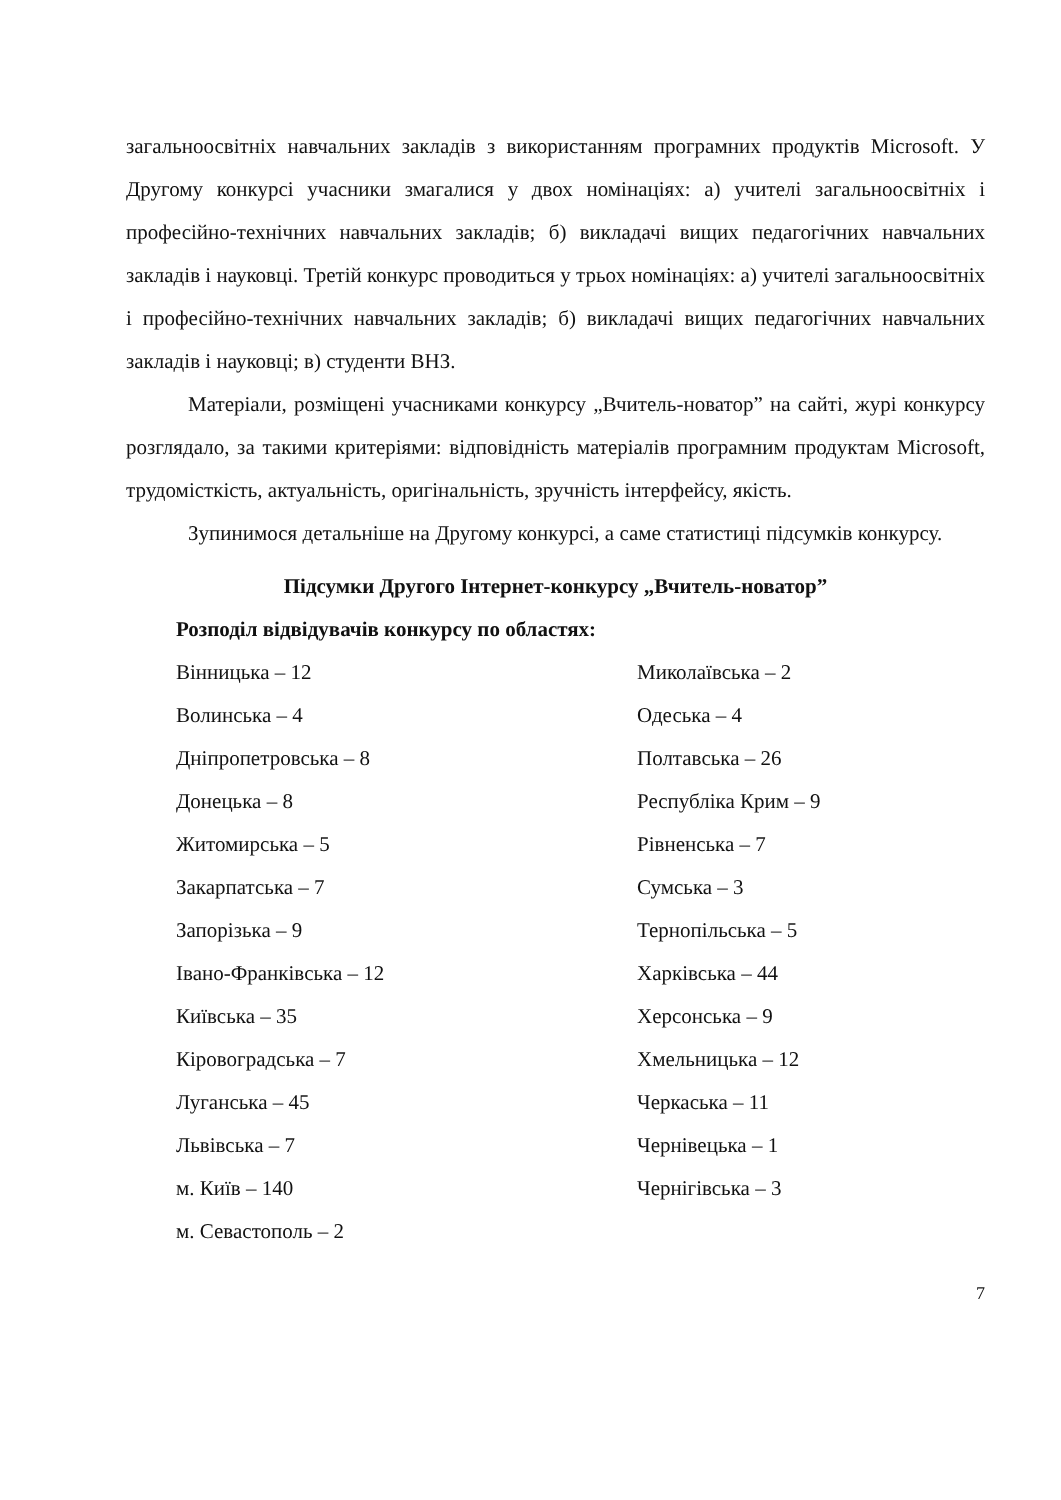загальноосвітніх навчальних закладів з використанням програмних продуктів Microsoft. У Другому конкурсі учасники змагалися у двох номінаціях: а) учителі загальноосвітніх і професійно-технічних навчальних закладів; б) викладачі вищих педагогічних навчальних закладів і науковці. Третій конкурс проводиться у трьох номінаціях: а) учителі загальноосвітніх і професійно-технічних навчальних закладів; б) викладачі вищих педагогічних навчальних закладів і науковці; в) студенти ВНЗ.
Матеріали, розміщені учасниками конкурсу „Вчитель-новатор” на сайті, журі конкурсу розглядало, за такими критеріями: відповідність матеріалів програмним продуктам Microsoft, трудомісткість, актуальність, оригінальність, зручність інтерфейсу, якість.
Зупинимося детальніше на Другому конкурсі, а саме статистиці підсумків конкурсу.
Підсумки Другого Інтернет-конкурсу „Вчитель-новатор”
Розподіл відвідувачів конкурсу по областях:
Вінницька – 12
Волинська – 4
Дніпропетровська – 8
Донецька – 8
Житомирська – 5
Закарпатська – 7
Запорізька – 9
Івано-Франківська – 12
Київська – 35
Кіровоградська – 7
Луганська – 45
Львівська – 7
м. Київ – 140
м. Севастополь – 2
Миколаївська – 2
Одеська – 4
Полтавська – 26
Республіка Крим – 9
Рівненська – 7
Сумська – 3
Тернопільська – 5
Харківська – 44
Херсонська – 9
Хмельницька – 12
Черкаська – 11
Чернівецька – 1
Чернігівська – 3
7